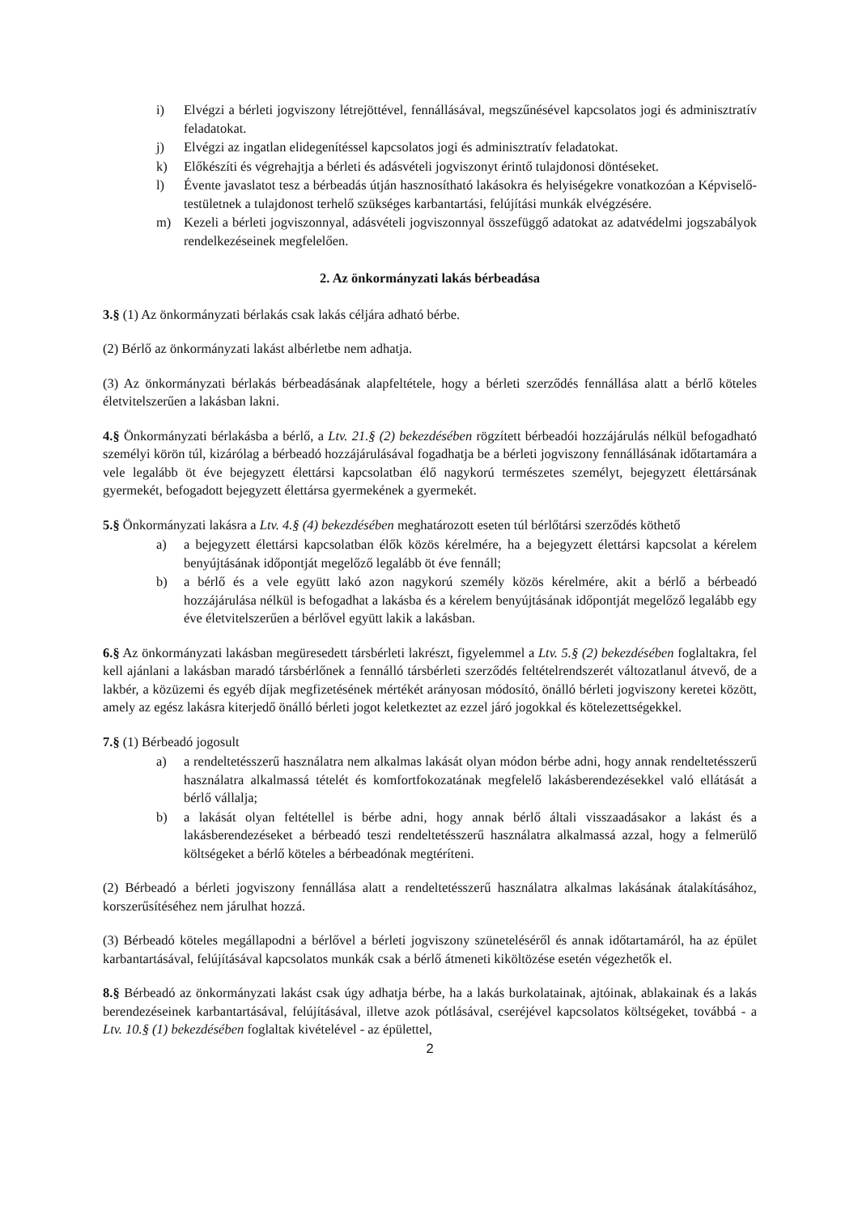i) Elvégzi a bérleti jogviszony létrejöttével, fennállásával, megszűnésével kapcsolatos jogi és adminisztratív feladatokat.
j) Elvégzi az ingatlan elidegenítéssel kapcsolatos jogi és adminisztratív feladatokat.
k) Előkészíti és végrehajtja a bérleti és adásvételi jogviszonyt érintő tulajdonosi döntéseket.
l) Évente javaslatot tesz a bérbeadás útján hasznosítható lakásokra és helyiségekre vonatkozóan a Képviselő-testületnek a tulajdonost terhelő szükséges karbantartási, felújítási munkák elvégzésére.
m) Kezeli a bérleti jogviszonnyal, adásvételi jogviszonnyal összefüggő adatokat az adatvédelmi jogszabályok rendelkezéseinek megfelelően.
2. Az önkormányzati lakás bérbeadása
3.§ (1) Az önkormányzati bérlakás csak lakás céljára adható bérbe.
(2) Bérlő az önkormányzati lakást albérletbe nem adhatja.
(3) Az önkormányzati bérlakás bérbeadásának alapfeltétele, hogy a bérleti szerződés fennállása alatt a bérlő köteles életvitelszerűen a lakásban lakni.
4.§ Önkormányzati bérlakásba a bérlő, a Ltv. 21.§ (2) bekezdésében rögzített bérbeadói hozzájárulás nélkül befogadható személyi körön túl, kizárólag a bérbeadó hozzájárulásával fogadhatja be a bérleti jogviszony fennállásának időtartamára a vele legalább öt éve bejegyzett élettársi kapcsolatban élő nagykorú természetes személyt, bejegyzett élettársának gyermekét, befogadott bejegyzett élettársa gyermekének a gyermekét.
5.§ Önkormányzati lakásra a Ltv. 4.§ (4) bekezdésében meghatározott eseten túl bérlőtársi szerződés köthető
a) a bejegyzett élettársi kapcsolatban élők közös kérelmére, ha a bejegyzett élettársi kapcsolat a kérelem benyújtásának időpontját megelőző legalább öt éve fennáll;
b) a bérlő és a vele együtt lakó azon nagykorú személy közös kérelmére, akit a bérlő a bérbeadó hozzájárulása nélkül is befogadhat a lakásba és a kérelem benyújtásának időpontját megelőző legalább egy éve életvitelszerűen a bérlővel együtt lakik a lakásban.
6.§ Az önkormányzati lakásban megüresedett társbérleti lakrészt, figyelemmel a Ltv. 5.§ (2) bekezdésében foglaltakra, fel kell ajánlani a lakásban maradó társbérlőnek a fennálló társbérleti szerződés feltételrendszerét változatlanul átvevő, de a lakbér, a közüzemi és egyéb díjak megfizetésének mértékét arányosan módosító, önálló bérleti jogviszony keretei között, amely az egész lakásra kiterjedő önálló bérleti jogot keletkeztet az ezzel járó jogokkal és kötelezettségekkel.
7.§ (1) Bérbeadó jogosult
a) a rendeltetésszerű használatra nem alkalmas lakását olyan módon bérbe adni, hogy annak rendeltetésszerű használatra alkalmassá tételét és komfortfokozatának megfelelő lakásberendezésekkel való ellátását a bérlő vállalja;
b) a lakását olyan feltétellel is bérbe adni, hogy annak bérlő általi visszaadásakor a lakást és a lakásberendezéseket a bérbeadó teszi rendeltetésszerű használatra alkalmassá azzal, hogy a felmerülő költségeket a bérlő köteles a bérbeadónak megtéríteni.
(2) Bérbeadó a bérleti jogviszony fennállása alatt a rendeltetésszerű használatra alkalmas lakásának átalakításához, korszerűsítéséhez nem járulhat hozzá.
(3) Bérbeadó köteles megállapodni a bérlővel a bérleti jogviszony szüneteléséről és annak időtartamáról, ha az épület karbantartásával, felújításával kapcsolatos munkák csak a bérlő átmeneti kiköltözése esetén végezhetők el.
8.§ Bérbeadó az önkormányzati lakást csak úgy adhatja bérbe, ha a lakás burkolatainak, ajtóinak, ablakainak és a lakás berendezéseinek karbantartásával, felújításával, illetve azok pótlásával, cseréjével kapcsolatos költségeket, továbbá - a Ltv. 10.§ (1) bekezdésében foglaltak kivételével - az épülettel,
2